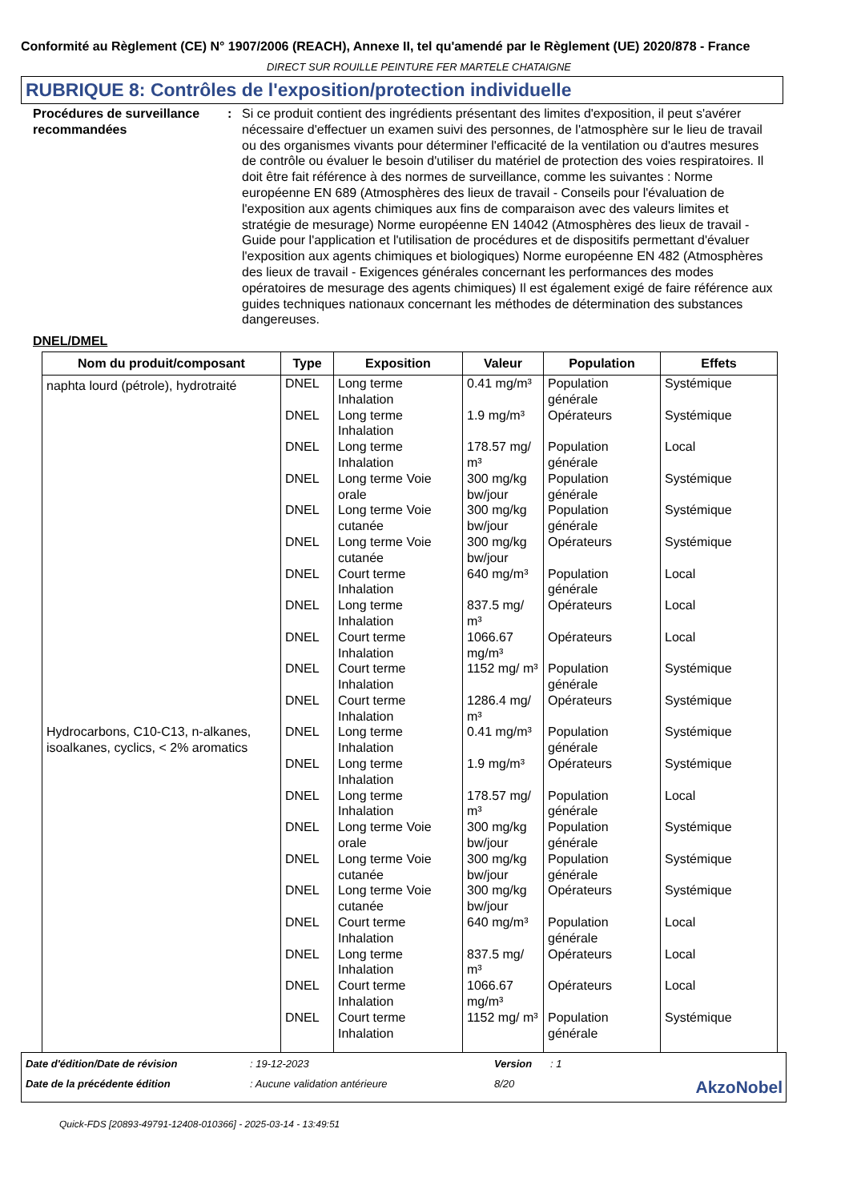Conformité au Règlement (CE) N° 1907/2006 (REACH), Annexe II, tel qu'amendé par le Règlement (UE) 2020/878 - France
DIRECT SUR ROUILLE PEINTURE FER MARTELE CHATAIGNE
RUBRIQUE 8: Contrôles de l'exposition/protection individuelle
Procédures de surveillance recommandées
: Si ce produit contient des ingrédients présentant des limites d'exposition, il peut s'avérer nécessaire d'effectuer un examen suivi des personnes, de l'atmosphère sur le lieu de travail ou des organismes vivants pour déterminer l'efficacité de la ventilation ou d'autres mesures de contrôle ou évaluer le besoin d'utiliser du matériel de protection des voies respiratoires. Il doit être fait référence à des normes de surveillance, comme les suivantes : Norme européenne EN 689 (Atmosphères des lieux de travail - Conseils pour l'évaluation de l'exposition aux agents chimiques aux fins de comparaison avec des valeurs limites et stratégie de mesurage) Norme européenne EN 14042 (Atmosphères des lieux de travail - Guide pour l'application et l'utilisation de procédures et de dispositifs permettant d'évaluer l'exposition aux agents chimiques et biologiques) Norme européenne EN 482 (Atmosphères des lieux de travail - Exigences générales concernant les performances des modes opératoires de mesurage des agents chimiques) Il est également exigé de faire référence aux guides techniques nationaux concernant les méthodes de détermination des substances dangereuses.
DNEL/DMEL
| Nom du produit/composant | Type | Exposition | Valeur | Population | Effets |
| --- | --- | --- | --- | --- | --- |
| naphta lourd (pétrole), hydrotraité | DNEL | Long terme Inhalation | 0.41 mg/m³ | Population générale | Systémique |
| | DNEL | Long terme Inhalation | 1.9 mg/m³ | Opérateurs | Systémique |
| | DNEL | Long terme Inhalation | 178.57 mg/ m³ | Population générale | Local |
| | DNEL | Long terme Voie orale | 300 mg/kg bw/jour | Population générale | Systémique |
| | DNEL | Long terme Voie cutanée | 300 mg/kg bw/jour | Population générale | Systémique |
| | DNEL | Long terme Voie cutanée | 300 mg/kg bw/jour | Opérateurs | Systémique |
| | DNEL | Court terme Inhalation | 640 mg/m³ | Population générale | Local |
| | DNEL | Long terme Inhalation | 837.5 mg/ m³ | Opérateurs | Local |
| | DNEL | Court terme Inhalation | 1066.67 mg/m³ | Opérateurs | Local |
| | DNEL | Court terme Inhalation | 1152 mg/ m³ | Population générale | Systémique |
| | DNEL | Court terme Inhalation | 1286.4 mg/ m³ | Opérateurs | Systémique |
| Hydrocarbons, C10-C13, n-alkanes, isoalkanes, cyclics, < 2% aromatics | DNEL | Long terme Inhalation | 0.41 mg/m³ | Population générale | Systémique |
| | DNEL | Long terme Inhalation | 1.9 mg/m³ | Opérateurs | Systémique |
| | DNEL | Long terme Inhalation | 178.57 mg/ m³ | Population générale | Local |
| | DNEL | Long terme Voie orale | 300 mg/kg bw/jour | Population générale | Systémique |
| | DNEL | Long terme Voie cutanée | 300 mg/kg bw/jour | Population générale | Systémique |
| | DNEL | Long terme Voie cutanée | 300 mg/kg bw/jour | Opérateurs | Systémique |
| | DNEL | Court terme Inhalation | 640 mg/m³ | Population générale | Local |
| | DNEL | Long terme Inhalation | 837.5 mg/ m³ | Opérateurs | Local |
| | DNEL | Court terme Inhalation | 1066.67 mg/m³ | Opérateurs | Local |
| | DNEL | Court terme Inhalation | 1152 mg/ m³ | Population générale | Systémique |
Date d'édition/Date de révision
: 19-12-2023
Version
: 1
Date de la précédente édition
: Aucune validation antérieure
8/20
AkzoNobel
Quick-FDS [20893-49791-12408-010366] - 2025-03-14 - 13:49:51